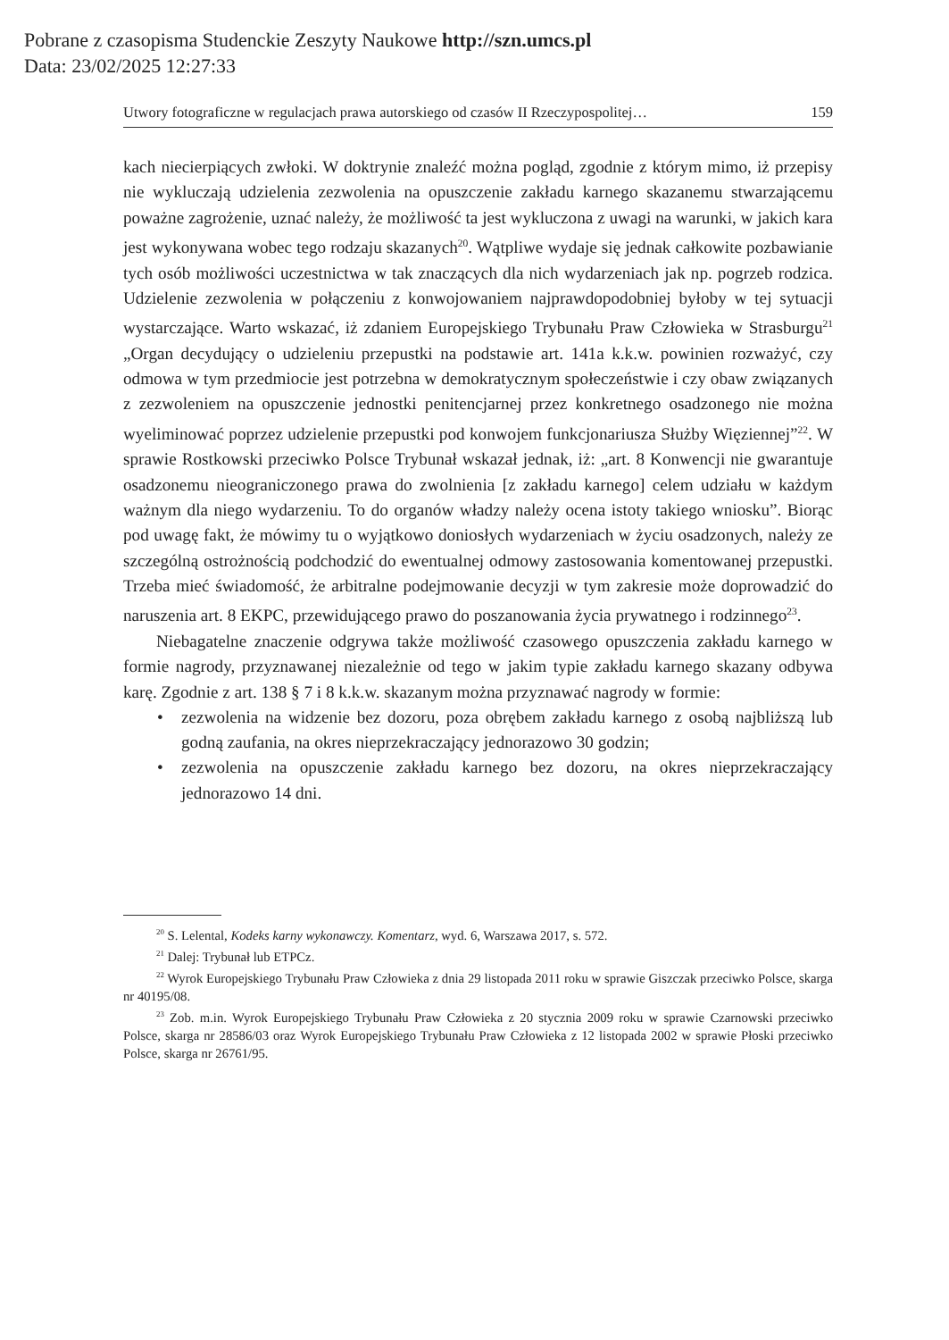Pobrane z czasopisma Studenckie Zeszyty Naukowe http://szn.umcs.pl
Data: 23/02/2025 12:27:33
Utwory fotograficzne w regulacjach prawa autorskiego od czasów II Rzeczypospolitej… 159
kach niecierpiących zwłoki. W doktrynie znaleźć można pogląd, zgodnie z którym mimo, iż przepisy nie wykluczają udzielenia zezwolenia na opuszczenie zakładu karnego skazanemu stwarzającemu poważne zagrożenie, uznać należy, że możliwość ta jest wykluczona z uwagi na warunki, w jakich kara jest wykonywana wobec tego rodzaju skazanych<sup>20</sup>. Wątpliwe wydaje się jednak całkowite pozbawianie tych osób możliwości uczestnictwa w tak znaczących dla nich wydarzeniach jak np. pogrzeb rodzica. Udzielenie zezwolenia w połączeniu z konwojowaniem najprawdopodobniej byłoby w tej sytuacji wystarczające. Warto wskazać, iż zdaniem Europejskiego Trybunału Praw Człowieka w Strasburgu<sup>21</sup> „Organ decydujący o udzieleniu przepustki na podstawie art. 141a k.k.w. powinien rozważyć, czy odmowa w tym przedmiocie jest potrzebna w demokratycznym społeczeństwie i czy obaw związanych z zezwoleniem na opuszczenie jednostki penitencjarnej przez konkretnego osadzonego nie można wyeliminować poprzez udzielenie przepustki pod konwojem funkcjonariusza Służby Więziennej”<sup>22</sup>. W sprawie Rostkowski przeciwko Polsce Trybunał wskazał jednak, iż: „art. 8 Konwencji nie gwarantuje osadzonemu nieograniczonego prawa do zwolnienia [z zakładu karnego] celem udziału w każdym ważnym dla niego wydarzeniu. To do organów władzy należy ocena istoty takiego wniosku”. Biorąc pod uwagę fakt, że mówimy tu o wyjątkowo doniosłych wydarzeniach w życiu osadzonych, należy ze szczególną ostrożnością podchodzić do ewentualnej odmowy zastosowania komentowanej przepustki. Trzeba mieć świadomość, że arbitralne podejmowanie decyzji w tym zakresie może doprowadzić do naruszenia art. 8 EKPC, przewidującego prawo do poszanowania życia prywatnego i rodzinnego<sup>23</sup>.
Niebagatelne znaczenie odgrywa także możliwość czasowego opuszczenia zakładu karnego w formie nagrody, przyznawanej niezależnie od tego w jakim typie zakładu karnego skazany odbywa karę. Zgodnie z art. 138 § 7 i 8 k.k.w. skazanym można przyznawać nagrody w formie:
• zezwolenia na widzenie bez dozoru, poza obrębem zakładu karnego z osobą najbliższą lub godną zaufania, na okres nieprzekraczający jednorazowo 30 godzin;
• zezwolenia na opuszczenie zakładu karnego bez dozoru, na okres nieprzekraczający jednorazowo 14 dni.
<sup>20</sup> S. Lelental, Kodeks karny wykonawczy. Komentarz, wyd. 6, Warszawa 2017, s. 572.
<sup>21</sup> Dalej: Trybunał lub ETPCz.
<sup>22</sup> Wyrok Europejskiego Trybunału Praw Człowieka z dnia 29 listopada 2011 roku w sprawie Giszczak przeciwko Polsce, skarga nr 40195/08.
<sup>23</sup> Zob. m.in. Wyrok Europejskiego Trybunału Praw Człowieka z 20 stycznia 2009 roku w sprawie Czarnowski przeciwko Polsce, skarga nr 28586/03 oraz Wyrok Europejskiego Trybunału Praw Człowieka z 12 listopada 2002 w sprawie Płoski przeciwko Polsce, skarga nr 26761/95.